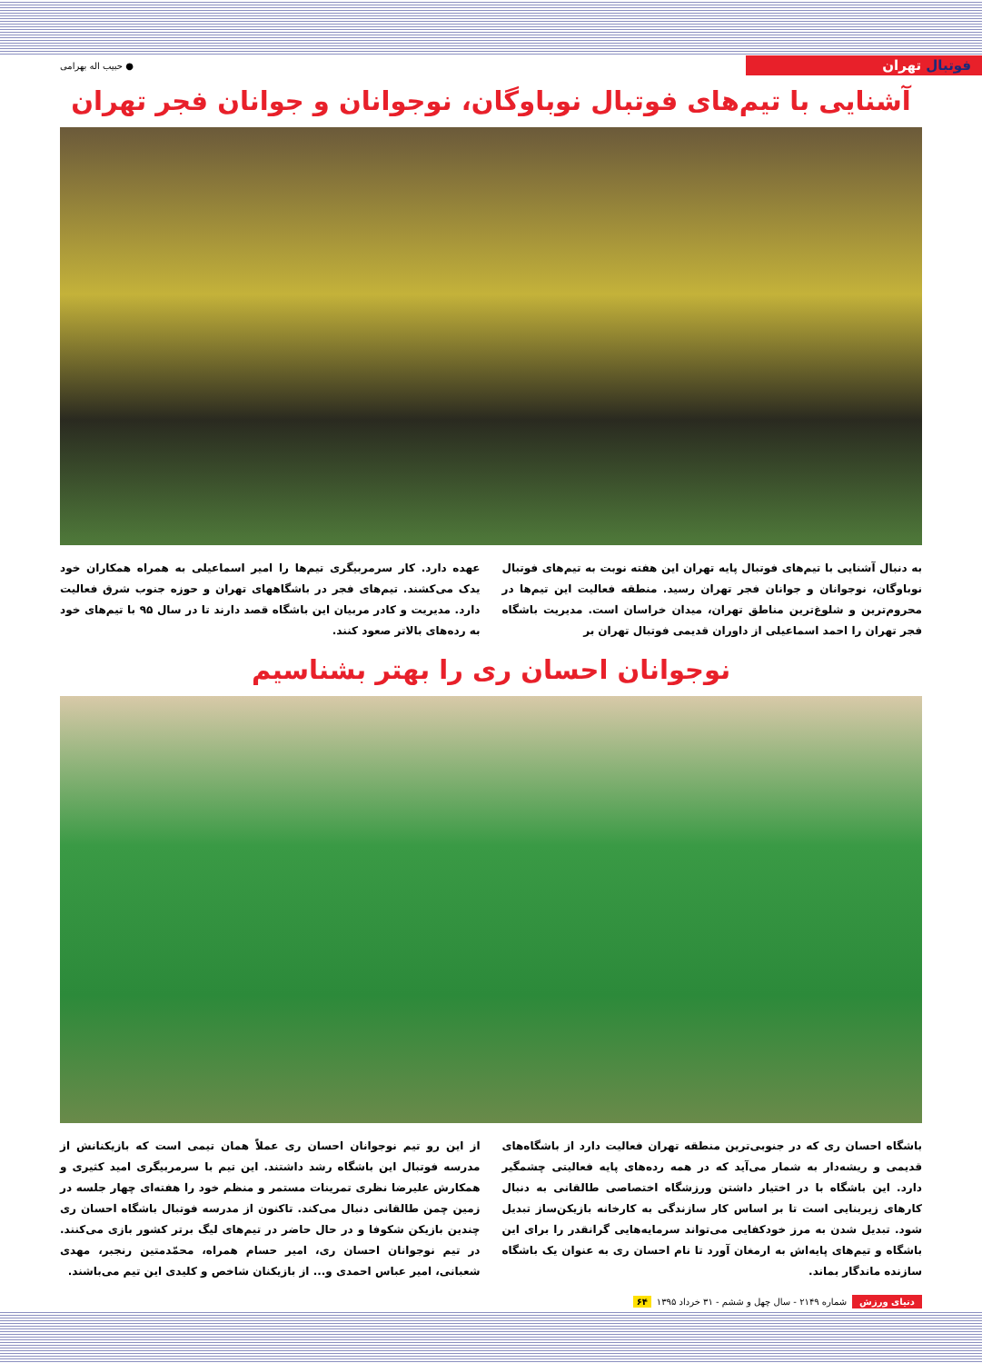فوتبال تهران
● حبیب اله بهرامی
آشنایی با تیم‌های فوتبال نوباوگان، نوجوانان و جوانان فجر تهران
به دنبال آشنایی با تیم‌های فوتبال پایه تهران این هفته نوبت به تیم‌های فوتبال نوباوگان، نوجوانان و جوانان فجر تهران رسید. منطقه فعالیت این تیم‌ها در محروم‌ترین و شلوغ‌ترین مناطق تهران، میدان خراسان است. مدیریت باشگاه فجر تهران را احمد اسماعیلی از داوران قدیمی فوتبال تهران بر
عهده دارد. کار سرمربیگری تیم‌ها را امیر اسماعیلی به همراه همکاران خود یدک می‌کشند. تیم‌های فجر در باشگاههای تهران و حوزه جنوب شرق فعالیت دارد. مدیریت و کادر مربیان این باشگاه قصد دارند تا در سال ۹۵ با تیم‌های خود به رده‌های بالاتر صعود کنند.
نوجوانان احسان ری را بهتر بشناسیم
باشگاه احسان ری که در جنوبی‌ترین منطقه تهران فعالیت دارد از باشگاه‌های قدیمی و ریشه‌دار به شمار می‌آید که در همه رده‌های پایه فعالیتی چشمگیر دارد. این باشگاه با در اختیار داشتن ورزشگاه اختصاصی طالقانی به دنبال کارهای زیربنایی است تا بر اساس کار سازندگی به کارخانه بازیکن‌ساز تبدیل شود. تبدیل شدن به مرز خودکفایی می‌تواند سرمایه‌هایی گرانقدر را برای این باشگاه و تیم‌های پایه‌اش به ارمغان آورد تا نام احسان ری به عنوان یک باشگاه سازنده ماندگار بماند.
از این رو تیم نوجوانان احسان ری عملاً همان تیمی است که بازیکنانش از مدرسه فوتبال این باشگاه رشد داشتند. این تیم با سرمربیگری امید کثیری و همکارش علیرضا نظری تمرینات مستمر و منظم خود را هفته‌ای چهار جلسه در زمین چمن طالقانی دنبال می‌کند. تاکنون از مدرسه فوتبال باشگاه احسان ری چندین بازیکن شکوفا و در حال حاضر در تیم‌های لیگ برتر کشور بازی می‌کنند. در تیم نوجوانان احسان ری، امیر حسام همراه، محمّدمتین رنجبر، مهدی شعبانی، امیر عباس احمدی و... از بازیکنان شاخص و کلیدی این تیم می‌باشند.
دنیای ورزش شماره ۲۱۴۹ - سال چهل و ششم - ۳۱ خرداد ۱۳۹۵ ۶۴